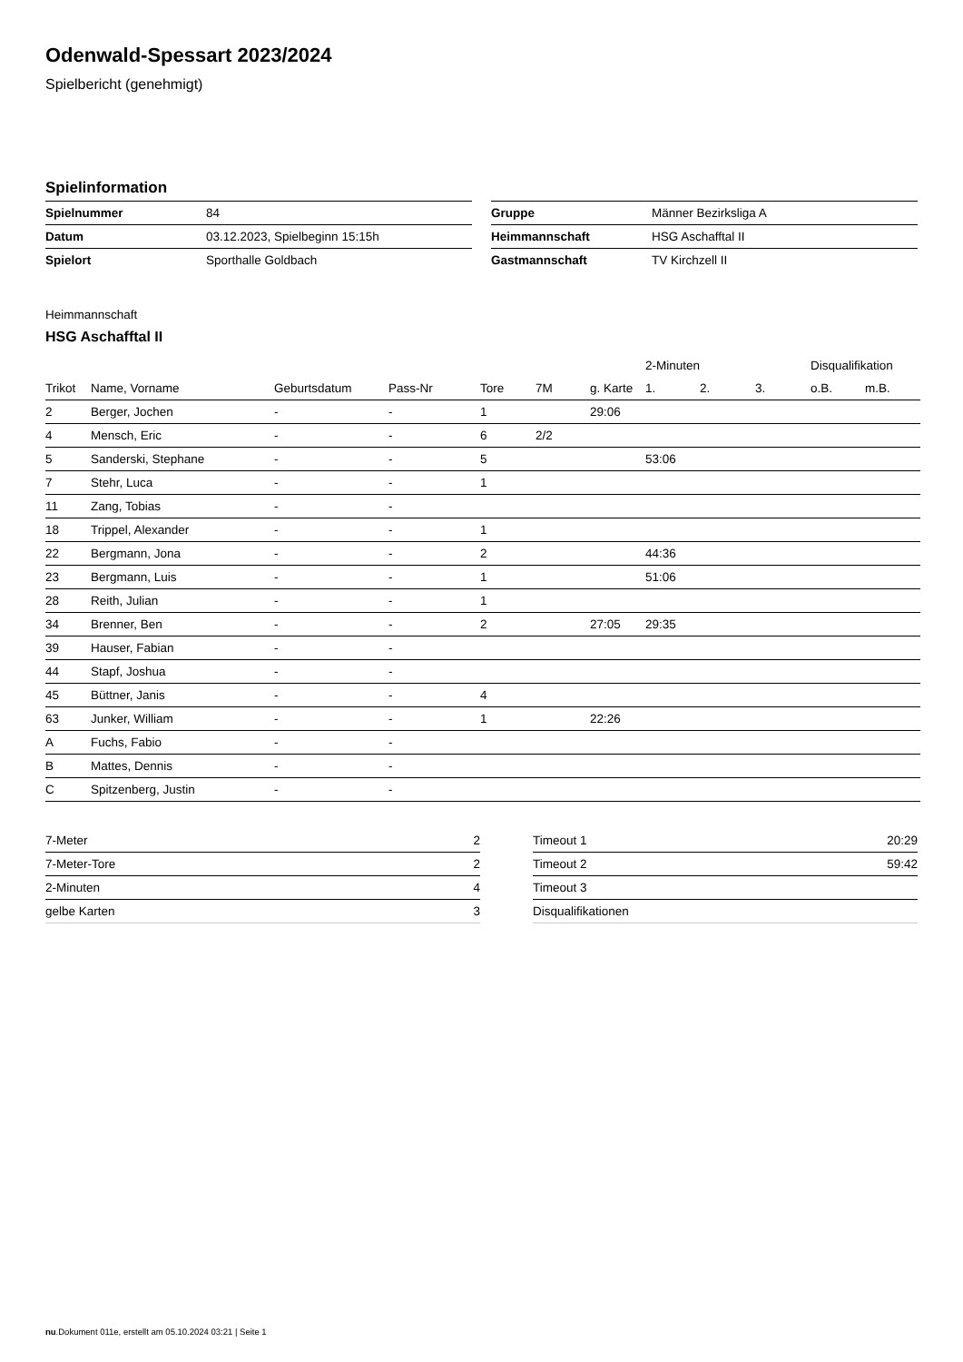Odenwald-Spessart 2023/2024
Spielbericht (genehmigt)
Spielinformation
| Spielnummer | 84 |
| Datum | 03.12.2023, Spielbeginn 15:15h |
| Spielort | Sporthalle Goldbach |
| Gruppe | Männer Bezirksliga A |
| Heimmannschaft | HSG Aschafftal II |
| Gastmannschaft | TV Kirchzell II |
Heimmannschaft
HSG Aschafftal II
| | | | | | | | 2-Minuten | | | Disqualifikation | |
| --- | --- | --- | --- | --- | --- | --- | --- | --- | --- | --- | --- |
| Trikot | Name, Vorname | Geburtsdatum | Pass-Nr | Tore | 7M | g. Karte | 1. | 2. | 3. | o.B. | m.B. |
| 2 | Berger, Jochen | - | - | 1 | | 29:06 | | | | | |
| 4 | Mensch, Eric | - | - | 6 | 2/2 | | | | | | |
| 5 | Sanderski, Stephane | - | - | 5 | | | 53:06 | | | | |
| 7 | Stehr, Luca | - | - | 1 | | | | | | | |
| 11 | Zang, Tobias | - | - | | | | | | | | |
| 18 | Trippel, Alexander | - | - | 1 | | | | | | | |
| 22 | Bergmann, Jona | - | - | 2 | | | 44:36 | | | | |
| 23 | Bergmann, Luis | - | - | 1 | | | 51:06 | | | | |
| 28 | Reith, Julian | - | - | 1 | | | | | | | |
| 34 | Brenner, Ben | - | - | 2 | | 27:05 | 29:35 | | | | |
| 39 | Hauser, Fabian | - | - | | | | | | | | |
| 44 | Stapf, Joshua | - | - | | | | | | | | |
| 45 | Büttner, Janis | - | - | 4 | | | | | | | |
| 63 | Junker, William | - | - | 1 | | 22:26 | | | | | |
| A | Fuchs, Fabio | - | - | | | | | | | | |
| B | Mattes, Dennis | - | - | | | | | | | | |
| C | Spitzenberg, Justin | - | - | | | | | | | | |
| 7-Meter | 2 |
| 7-Meter-Tore | 2 |
| 2-Minuten | 4 |
| gelbe Karten | 3 |
| Timeout 1 | 20:29 |
| Timeout 2 | 59:42 |
| Timeout 3 | |
| Disqualifikationen | |
nu.Dokument 011e, erstellt am 05.10.2024 03:21 | Seite 1